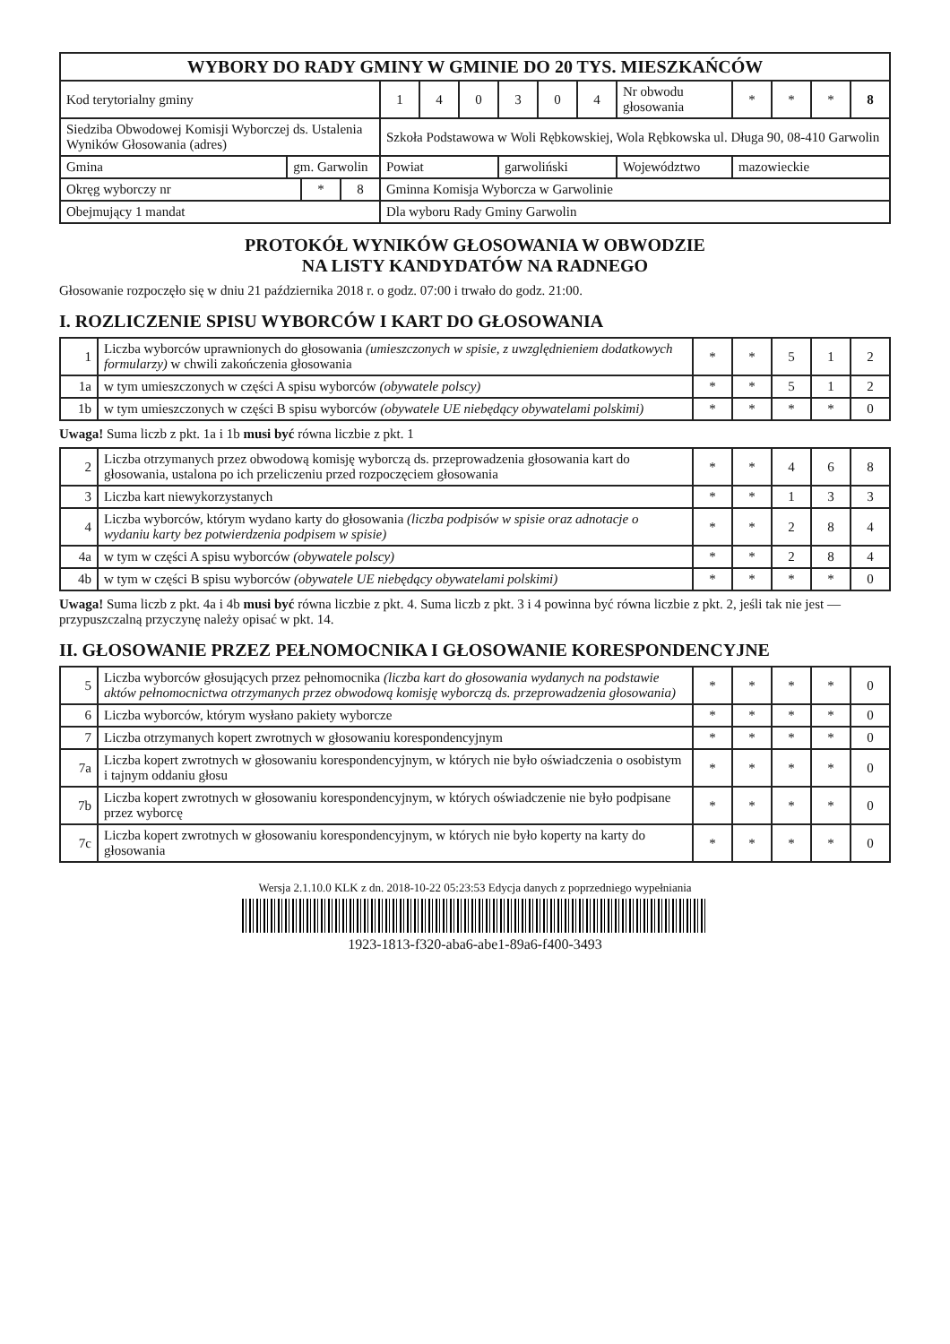| WYBORY DO RADY GMINY W GMINIE DO 20 TYS. MIESZKAŃCÓW | | | | | | | | | | | | | | | |
| Kod terytorialny gminy | | | | 1 | 4 | 0 | 3 | 0 | 4 | Nr obwodu głosowania | | * | * | * | 8 |
| Siedziba Obwodowej Komisji Wyborczej ds. Ustalenia Wyników Głosowania (adres) | | | | Szkoła Podstawowa w Woli Rębkowskiej, Wola Rębkowska ul. Długa 90, 08-410 Garwolin | | | | | | | | | | | |
| Gmina | gm. Garwolin | | | Powiat | | | garwoliński | | | | Województwo | mazowieckie | | | |
| Okręg wyborczy nr | | * | 8 | Gminna Komisja Wyborcza w Garwolinie | | | | | | | | | | | |
| Obejmujący 1 mandat | | | | Dla wyboru Rady Gminy Garwolin | | | | | | | | | | | |
PROTOKÓŁ WYNIKÓW GŁOSOWANIA W OBWODZIE
NA LISTY KANDYDATÓW NA RADNEGO
Głosowanie rozpoczęło się w dniu 21 października 2018 r. o godz. 07:00 i trwało do godz. 21:00.
I. ROZLICZENIE SPISU WYBORCÓW I KART DO GŁOSOWANIA
| 1 | Liczba wyborców uprawnionych do głosowania (umieszczonych w spisie, z uwzględnieniem dodatkowych formularzy) w chwili zakończenia głosowania | * | * | 5 | 1 | 2 |
| 1a | w tym umieszczonych w części A spisu wyborców (obywatele polscy) | * | * | 5 | 1 | 2 |
| 1b | w tym umieszczonych w części B spisu wyborców (obywatele UE niebędący obywatelami polskimi) | * | * | * | * | 0 |
Uwaga! Suma liczb z pkt. 1a i 1b musi być równa liczbie z pkt. 1
| 2 | Liczba otrzymanych przez obwodową komisję wyborczą ds. przeprowadzenia głosowania kart do głosowania, ustalona po ich przeliczeniu przed rozpoczęciem głosowania | * | * | 4 | 6 | 8 |
| 3 | Liczba kart niewykorzystanych | * | * | 1 | 3 | 3 |
| 4 | Liczba wyborców, którym wydano karty do głosowania (liczba podpisów w spisie oraz adnotacje o wydaniu karty bez potwierdzenia podpisem w spisie) | * | * | 2 | 8 | 4 |
| 4a | w tym w części A spisu wyborców (obywatele polscy) | * | * | 2 | 8 | 4 |
| 4b | w tym w części B spisu wyborców (obywatele UE niebędący obywatelami polskimi) | * | * | * | * | 0 |
Uwaga! Suma liczb z pkt. 4a i 4b musi być równa liczbie z pkt. 4. Suma liczb z pkt. 3 i 4 powinna być równa liczbie z pkt. 2, jeśli tak nie jest — przypuszczalną przyczynę należy opisać w pkt. 14.
II. GŁOSOWANIE PRZEZ PEŁNOMOCNIKA I GŁOSOWANIE KORESPONDENCYJNE
| 5 | Liczba wyborców głosujących przez pełnomocnika (liczba kart do głosowania wydanych na podstawie aktów pełnomocnictwa otrzymanych przez obwodową komisję wyborczą ds. przeprowadzenia głosowania) | * | * | * | * | 0 |
| 6 | Liczba wyborców, którym wysłano pakiety wyborcze | * | * | * | * | 0 |
| 7 | Liczba otrzymanych kopert zwrotnych w głosowaniu korespondencyjnym | * | * | * | * | 0 |
| 7a | Liczba kopert zwrotnych w głosowaniu korespondencyjnym, w których nie było oświadczenia o osobistym i tajnym oddaniu głosu | * | * | * | * | 0 |
| 7b | Liczba kopert zwrotnych w głosowaniu korespondencyjnym, w których oświadczenie nie było podpisane przez wyborcę | * | * | * | * | 0 |
| 7c | Liczba kopert zwrotnych w głosowaniu korespondencyjnym, w których nie było koperty na karty do głosowania | * | * | * | * | 0 |
Wersja 2.1.10.0 KLK z dn. 2018-10-22 05:23:53 Edycja danych z poprzedniego wypełniania
1923-1813-f320-aba6-abe1-89a6-f400-3493